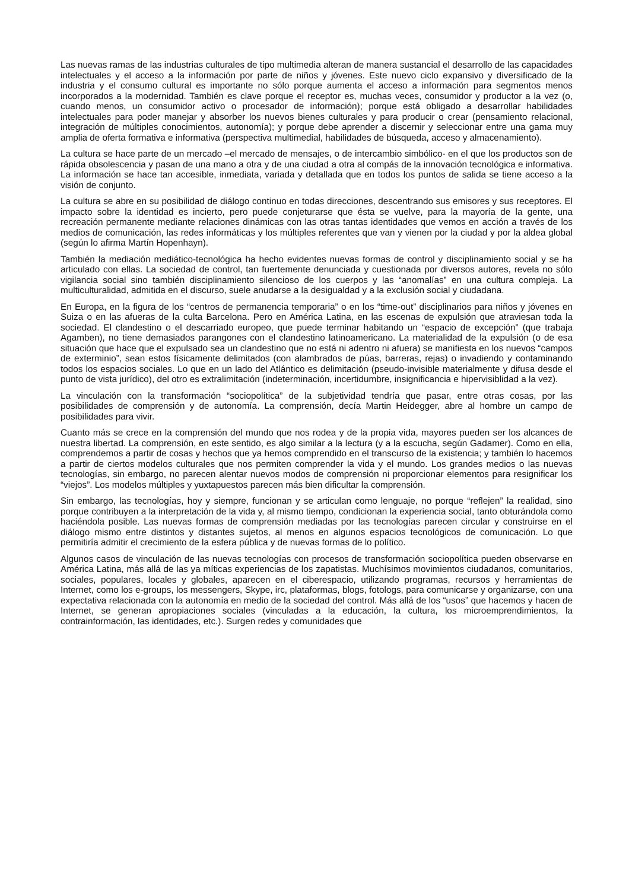Las nuevas ramas de las industrias culturales de tipo multimedia alteran de manera sustancial el desarrollo de las capacidades intelectuales y el acceso a la información por parte de niños y jóvenes. Este nuevo ciclo expansivo y diversificado de la industria y el consumo cultural es importante no sólo porque aumenta el acceso a información para segmentos menos incorporados a la modernidad. También es clave porque el receptor es, muchas veces, consumidor y productor a la vez (o, cuando menos, un consumidor activo o procesador de información); porque está obligado a desarrollar habilidades intelectuales para poder manejar y absorber los nuevos bienes culturales y para producir o crear (pensamiento relacional, integración de múltiples conocimientos, autonomía); y porque debe aprender a discernir y seleccionar entre una gama muy amplia de oferta formativa e informativa (perspectiva multimedial, habilidades de búsqueda, acceso y almacenamiento).
La cultura se hace parte de un mercado –el mercado de mensajes, o de intercambio simbólico- en el que los productos son de rápida obsolescencia y pasan de una mano a otra y de una ciudad a otra al compás de la innovación tecnológica e informativa. La información se hace tan accesible, inmediata, variada y detallada que en todos los puntos de salida se tiene acceso a la visión de conjunto.
La cultura se abre en su posibilidad de diálogo continuo en todas direcciones, descentrando sus emisores y sus receptores. El impacto sobre la identidad es incierto, pero puede conjeturarse que ésta se vuelve, para la mayoría de la gente, una recreación permanente mediante relaciones dinámicas con las otras tantas identidades que vemos en acción a través de los medios de comunicación, las redes informáticas y los múltiples referentes que van y vienen por la ciudad y por la aldea global (según lo afirma Martín Hopenhayn).
También la mediación mediático-tecnológica ha hecho evidentes nuevas formas de control y disciplinamiento social y se ha articulado con ellas. La sociedad de control, tan fuertemente denunciada y cuestionada por diversos autores, revela no sólo vigilancia social sino también disciplinamiento silencioso de los cuerpos y las “anomalías” en una cultura compleja. La multiculturalidad, admitida en el discurso, suele anudarse a la desigualdad y a la exclusión social y ciudadana.
En Europa, en la figura de los “centros de permanencia temporaria” o en los “time-out” disciplinarios para niños y jóvenes en Suiza o en las afueras de la culta Barcelona. Pero en América Latina, en las escenas de expulsión que atraviesan toda la sociedad. El clandestino o el descarriado europeo, que puede terminar habitando un “espacio de excepción” (que trabaja Agamben), no tiene demasiados parangones con el clandestino latinoamericano. La materialidad de la expulsión (o de esa situación que hace que el expulsado sea un clandestino que no está ni adentro ni afuera) se manifiesta en los nuevos “campos de exterminio”, sean estos físicamente delimitados (con alambrados de púas, barreras, rejas) o invadiendo y contaminando todos los espacios sociales. Lo que en un lado del Atlántico es delimitación (pseudo-invisible materialmente y difusa desde el punto de vista jurídico), del otro es extralimitación (indeterminación, incertidumbre, insignificancia e hipervisiblidad a la vez).
La vinculación con la transformación “sociopolítica” de la subjetividad tendría que pasar, entre otras cosas, por las posibilidades de comprensión y de autonomía. La comprensión, decía Martin Heidegger, abre al hombre un campo de posibilidades para vivir.
Cuanto más se crece en la comprensión del mundo que nos rodea y de la propia vida, mayores pueden ser los alcances de nuestra libertad. La comprensión, en este sentido, es algo similar a la lectura (y a la escucha, según Gadamer). Como en ella, comprendemos a partir de cosas y hechos que ya hemos comprendido en el transcurso de la existencia; y también lo hacemos a partir de ciertos modelos culturales que nos permiten comprender la vida y el mundo. Los grandes medios o las nuevas tecnologías, sin embargo, no parecen alentar nuevos modos de comprensión ni proporcionar elementos para resignificar los “viejos”. Los modelos múltiples y yuxtapuestos parecen más bien dificultar la comprensión.
Sin embargo, las tecnologías, hoy y siempre, funcionan y se articulan como lenguaje, no porque “reflejen” la realidad, sino porque contribuyen a la interpretación de la vida y, al mismo tiempo, condicionan la experiencia social, tanto obturándola como haciéndola posible. Las nuevas formas de comprensión mediadas por las tecnologías parecen circular y construirse en el diálogo mismo entre distintos y distantes sujetos, al menos en algunos espacios tecnológicos de comunicación. Lo que permitiría admitir el crecimiento de la esfera pública y de nuevas formas de lo político.
Algunos casos de vinculación de las nuevas tecnologías con procesos de transformación sociopolítica pueden observarse en América Latina, más allá de las ya míticas experiencias de los zapatistas. Muchísimos movimientos ciudadanos, comunitarios, sociales, populares, locales y globales, aparecen en el ciberespacio, utilizando programas, recursos y herramientas de Internet, como los e-groups, los messengers, Skype, irc, plataformas, blogs, fotologs, para comunicarse y organizarse, con una expectativa relacionada con la autonomía en medio de la sociedad del control. Más allá de los “usos” que hacemos y hacen de Internet, se generan apropiaciones sociales (vinculadas a la educación, la cultura, los microemprendimientos, la contrainformación, las identidades, etc.). Surgen redes y comunidades que